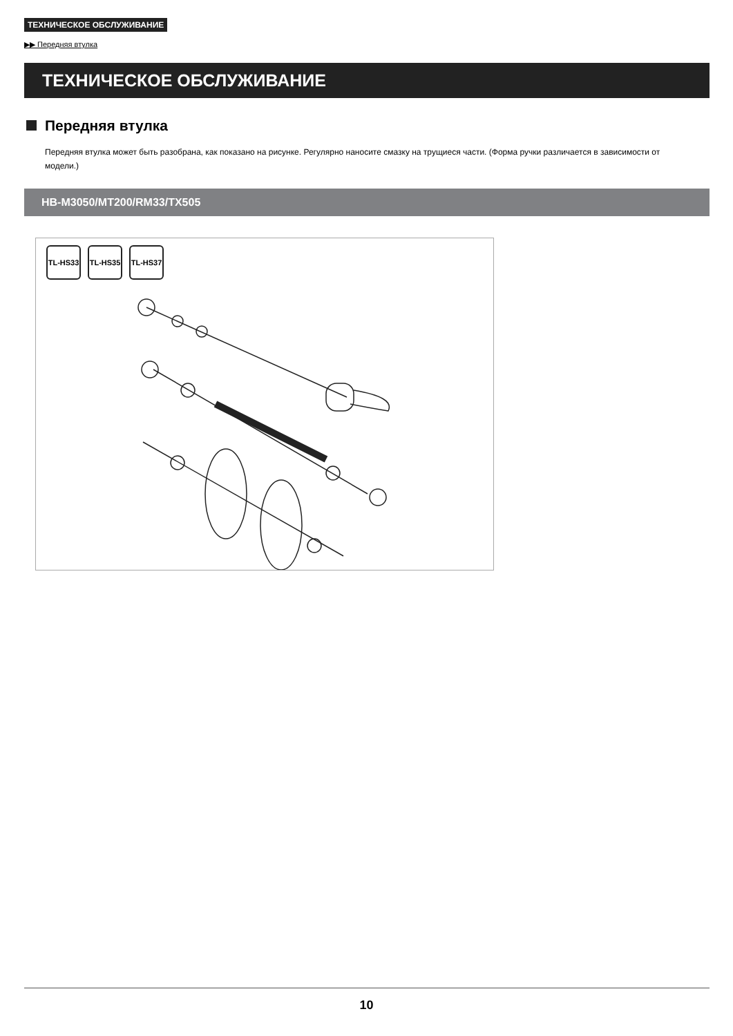ТЕХНИЧЕСКОЕ ОБСЛУЖИВАНИЕ
▶▶ Передняя втулка
ТЕХНИЧЕСКОЕ ОБСЛУЖИВАНИЕ
Передняя втулка
Передняя втулка может быть разобрана, как показано на рисунке. Регулярно наносите смазку на трущиеся части. (Форма ручки различается в зависимости от модели.)
HB-M3050/MT200/RM33/TX505
TL-HS33
TL-HS35
TL-HS37
10